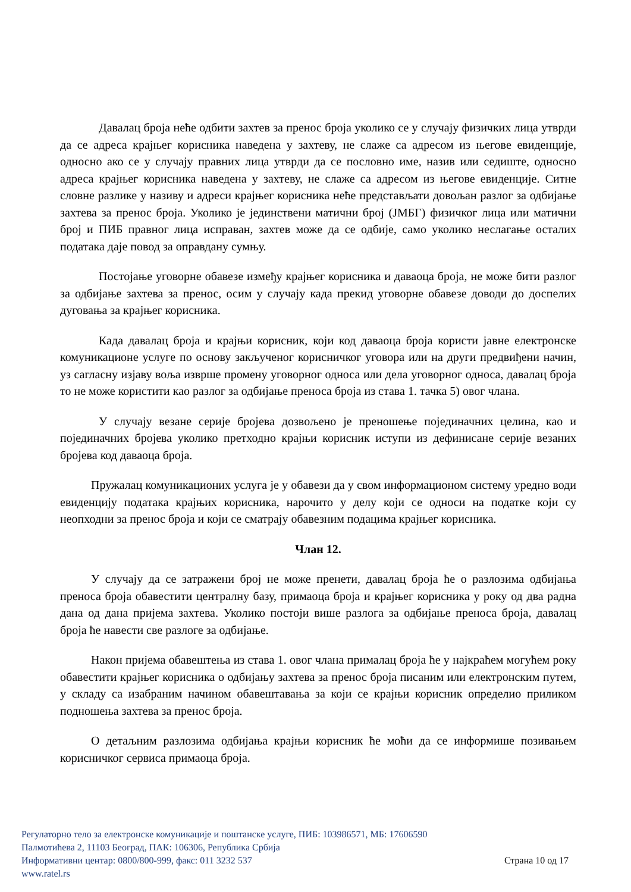Давалац броја неће одбити захтев за пренос броја уколико се у случају физичких лица утврди да се адреса крајњег корисника наведена у захтеву, не слаже са адресом из његове евиденције, односно ако се у случају правних лица утврди да се пословно име, назив или седиште, односно адреса крајњег корисника наведена у захтеву, не слаже са адресом из његове евиденције. Ситне словне разлике у називу и адреси крајњег корисника неће представљати довољан разлог за одбијање захтева за пренос броја. Уколико је јединствени матични број (ЈМБГ) физичког лица или матични број и ПИБ правног лица исправан, захтев може да се одбије, само уколико неслагање осталих података даје повод за оправдану сумњу.
Постојање уговорне обавезе између крајњег корисника и даваоца броја, не може бити разлог за одбијање захтева за пренос, осим у случају када прекид уговорне обавезе доводи до доспелих дуговања за крајњег корисника.
Када давалац броја и крајњи корисник, који код даваоца броја користи јавне електронске комуникационе услуге по основу закљученог корисничког уговора или на други предвиђени начин, уз сагласну изјаву воља изврше промену уговорног односа или дела уговорног односа, давалац броја то не може користити као разлог за одбијање преноса броја из става 1. тачка 5) овог члана.
У случају везане серије бројева дозвољено је преношење појединачних целина, као и појединачних бројева уколико претходно крајњи корисник иступи из дефинисане серије везаних бројева код даваоца броја.
Пружалац комуникационих услуга је у обавези да у свом информационом систему уредно води евиденцију података крајњих корисника, нарочито у делу који се односи на податке који су неопходни за пренос броја и који се сматрају обавезним подацима крајњег корисника.
Члан 12.
У случају да се затражени број не може пренети, давалац броја ће о разлозима одбијања преноса броја обавестити централну базу, примаоца броја и крајњег корисника у року од два радна дана од дана пријема захтева. Уколико постоји више разлога за одбијање преноса броја, давалац броја ће навести све разлоге за одбијање.
Након пријема обавештења из става 1. овог члана прималац броја ће у најкраћем могућем року обавестити крајњег корисника о одбијању захтева за пренос броја писаним или електронским путем, у складу са изабраним начином обавештавања за који се крајњи корисник определио приликом подношења захтева за пренос броја.
О детаљним разлозима одбијања крајњи корисник ће моћи да се информише позивањем корисничког сервиса примаоца броја.
Регулаторно тело за електронске комуникације и поштанске услуге, ПИБ: 103986571, МБ: 17606590
Палмотићева 2, 11103 Београд, ПАК: 106306, Република Србија
Информативни центар: 0800/800-999, факс: 011 3232 537 Страна 10 од 17
www.ratel.rs